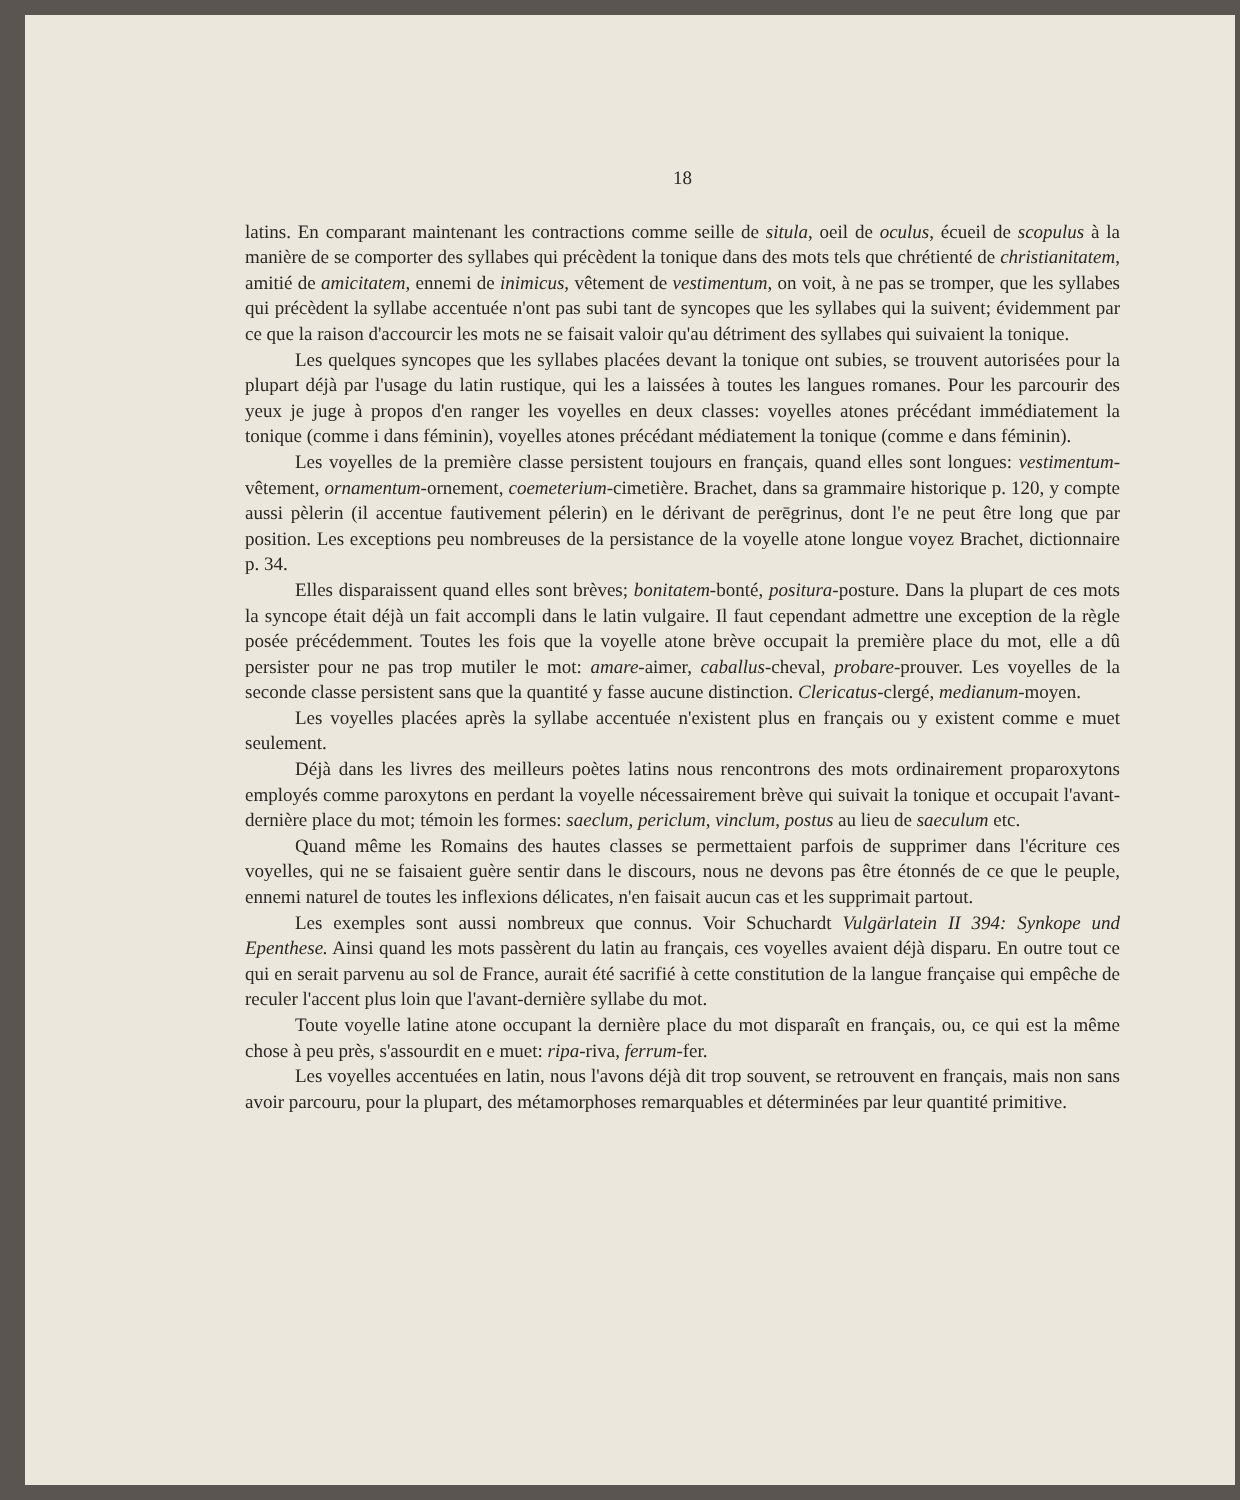18
latins. En comparant maintenant les contractions comme seille de situla, oeil de oculus, écueil de scopulus à la manière de se comporter des syllabes qui précèdent la tonique dans des mots tels que chrétienté de christianitatem, amitié de amicitatem, ennemi de inimicus, vêtement de vestimentum, on voit, à ne pas se tromper, que les syllabes qui précèdent la syllabe accentuée n'ont pas subi tant de syncopes que les syllabes qui la suivent; évidemment par ce que la raison d'accourcir les mots ne se faisait valoir qu'au détriment des syllabes qui suivaient la tonique.
Les quelques syncopes que les syllabes placées devant la tonique ont subies, se trouvent autorisées pour la plupart déjà par l'usage du latin rustique, qui les a laissées à toutes les langues romanes. Pour les parcourir des yeux je juge à propos d'en ranger les voyelles en deux classes: voyelles atones précédant immédiatement la tonique (comme i dans féminin), voyelles atones précédant médiatement la tonique (comme e dans féminin).
Les voyelles de la première classe persistent toujours en français, quand elles sont longues: vestimentum-vêtement, ornamentum-ornement, coemeterium-cimetière. Brachet, dans sa grammaire historique p. 120, y compte aussi pèlerin (il accentue fautivement pélerin) en le dérivant de perēgrinus, dont l'e ne peut être long que par position. Les exceptions peu nombreuses de la persistance de la voyelle atone longue voyez Brachet, dictionnaire p. 34.
Elles disparaissent quand elles sont brèves; bonitatem-bonté, positura-posture. Dans la plupart de ces mots la syncope était déjà un fait accompli dans le latin vulgaire. Il faut cependant admettre une exception de la règle posée précédemment. Toutes les fois que la voyelle atone brève occupait la première place du mot, elle a dû persister pour ne pas trop mutiler le mot: amare-aimer, caballus-cheval, probare-prouver. Les voyelles de la seconde classe persistent sans que la quantité y fasse aucune distinction. Clericatus-clergé, medianum-moyen.
Les voyelles placées après la syllabe accentuée n'existent plus en français ou y existent comme e muet seulement.
Déjà dans les livres des meilleurs poètes latins nous rencontrons des mots ordinairement proparoxytons employés comme paroxytons en perdant la voyelle nécessairement brève qui suivait la tonique et occupait l'avant-dernière place du mot; témoin les formes: saeclum, periclum, vinclum, postus au lieu de saeculum etc.
Quand même les Romains des hautes classes se permettaient parfois de supprimer dans l'écriture ces voyelles, qui ne se faisaient guère sentir dans le discours, nous ne devons pas être étonnés de ce que le peuple, ennemi naturel de toutes les inflexions délicates, n'en faisait aucun cas et les supprimait partout.
Les exemples sont aussi nombreux que connus. Voir Schuchardt Vulgärlatein II 394: Synkope und Epenthese. Ainsi quand les mots passèrent du latin au français, ces voyelles avaient déjà disparu. En outre tout ce qui en serait parvenu au sol de France, aurait été sacrifié à cette constitution de la langue française qui empêche de reculer l'accent plus loin que l'avant-dernière syllabe du mot.
Toute voyelle latine atone occupant la dernière place du mot disparaît en français, ou, ce qui est la même chose à peu près, s'assourdit en e muet: ripa-riva, ferrum-fer.
Les voyelles accentuées en latin, nous l'avons déjà dit trop souvent, se retrouvent en français, mais non sans avoir parcouru, pour la plupart, des métamorphoses remarquables et déterminées par leur quantité primitive.